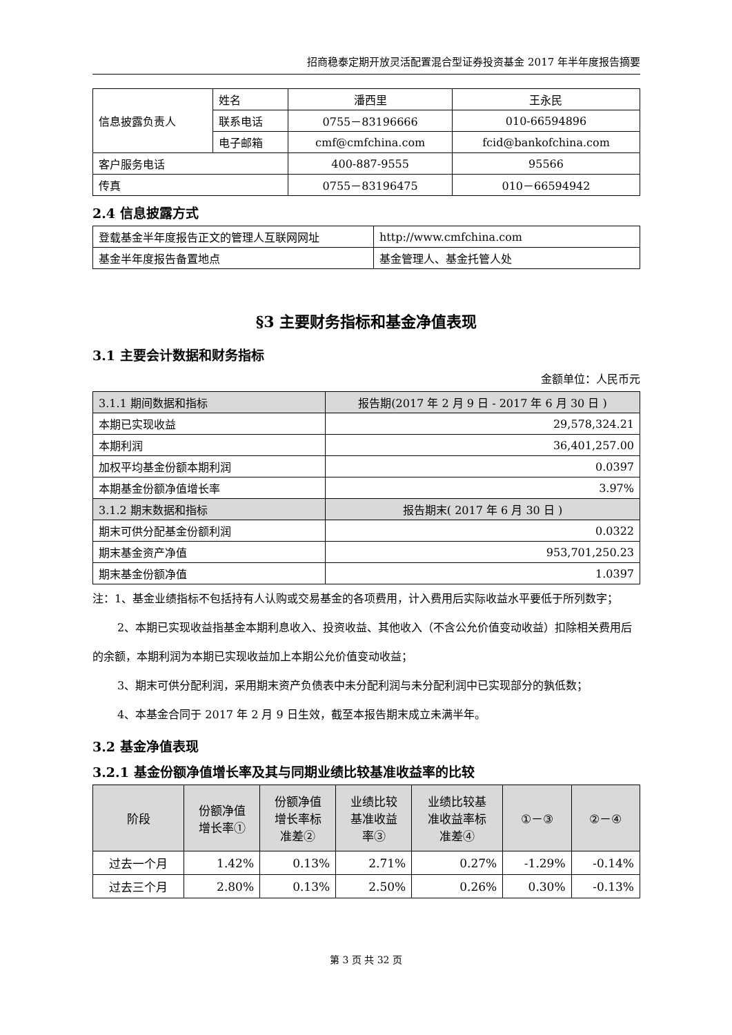招商稳泰定期开放灵活配置混合型证券投资基金 2017 年半年度报告摘要
| 信息披露负责人 | 姓名 | 潘西里 | 王永民 |
| | 联系电话 | 0755－83196666 | 010-66594896 |
| | 电子邮箱 | cmf@cmfchina.com | fcid@bankofchina.com |
| 客户服务电话 | | 400-887-9555 | 95566 |
| 传真 | | 0755－83196475 | 010－66594942 |
2.4 信息披露方式
| 登载基金半年度报告正文的管理人互联网网址 | http://www.cmfchina.com |
| 基金半年度报告备置地点 | 基金管理人、基金托管人处 |
§3 主要财务指标和基金净值表现
3.1 主要会计数据和财务指标
金额单位：人民币元
| 3.1.1 期间数据和指标 | 报告期(2017 年 2 月 9 日 - 2017 年 6 月 30 日 ) |
| 本期已实现收益 | 29,578,324.21 |
| 本期利润 | 36,401,257.00 |
| 加权平均基金份额本期利润 | 0.0397 |
| 本期基金份额净值增长率 | 3.97% |
| 3.1.2 期末数据和指标 | 报告期末( 2017 年 6 月 30 日 ) |
| 期末可供分配基金份额利润 | 0.0322 |
| 期末基金资产净值 | 953,701,250.23 |
| 期末基金份额净值 | 1.0397 |
注：1、基金业绩指标不包括持有人认购或交易基金的各项费用，计入费用后实际收益水平要低于所列数字；
2、本期已实现收益指基金本期利息收入、投资收益、其他收入（不含公允价值变动收益）扣除相关费用后的余额，本期利润为本期已实现收益加上本期公允价值变动收益；
3、期末可供分配利润，采用期末资产负债表中未分配利润与未分配利润中已实现部分的孰低数；
4、本基金合同于 2017 年 2 月 9 日生效，截至本报告期末成立未满半年。
3.2 基金净值表现
3.2.1 基金份额净值增长率及其与同期业绩比较基准收益率的比较
| 阶段 | 份额净值 增长率① | 份额净值 增长率标 准差② | 业绩比较 基准收益 率③ | 业绩比较基 准收益率标 准差④ | ①－③ | ②－④ |
| 过去一个月 | 1.42% | 0.13% | 2.71% | 0.27% | -1.29% | -0.14% |
| 过去三个月 | 2.80% | 0.13% | 2.50% | 0.26% | 0.30% | -0.13% |
第 3 页 共 32 页